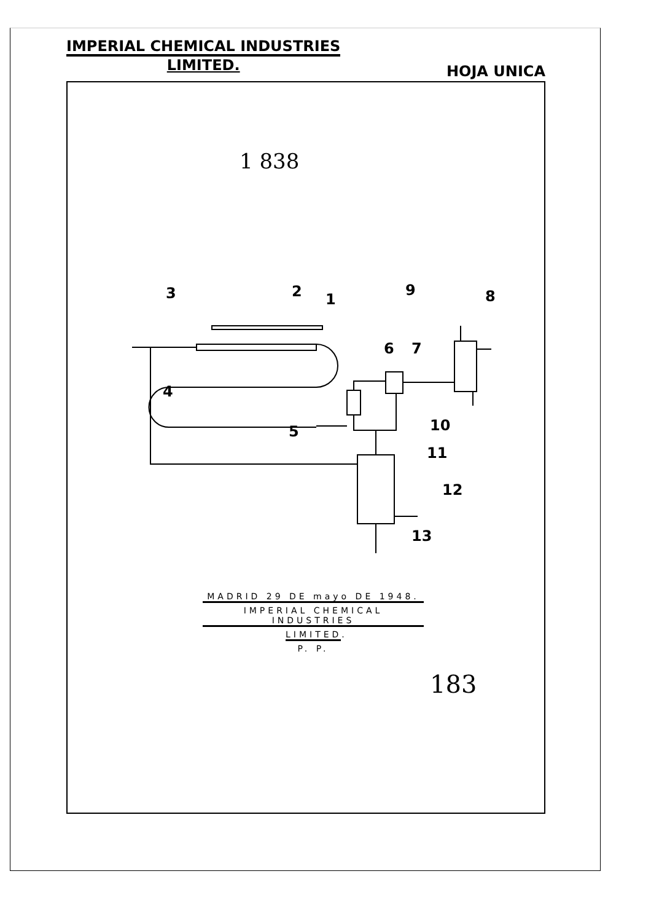IMPERIAL CHEMICAL INDUSTRIES
LIMITED.
HOJA UNICA
1 838
3
2
1
9
8
6
7
4
5
10
11
12
13
MADRID 29 DE mayo DE 1948.
IMPERIAL CHEMICAL INDUSTRIES
LIMITED.
P. P.
183